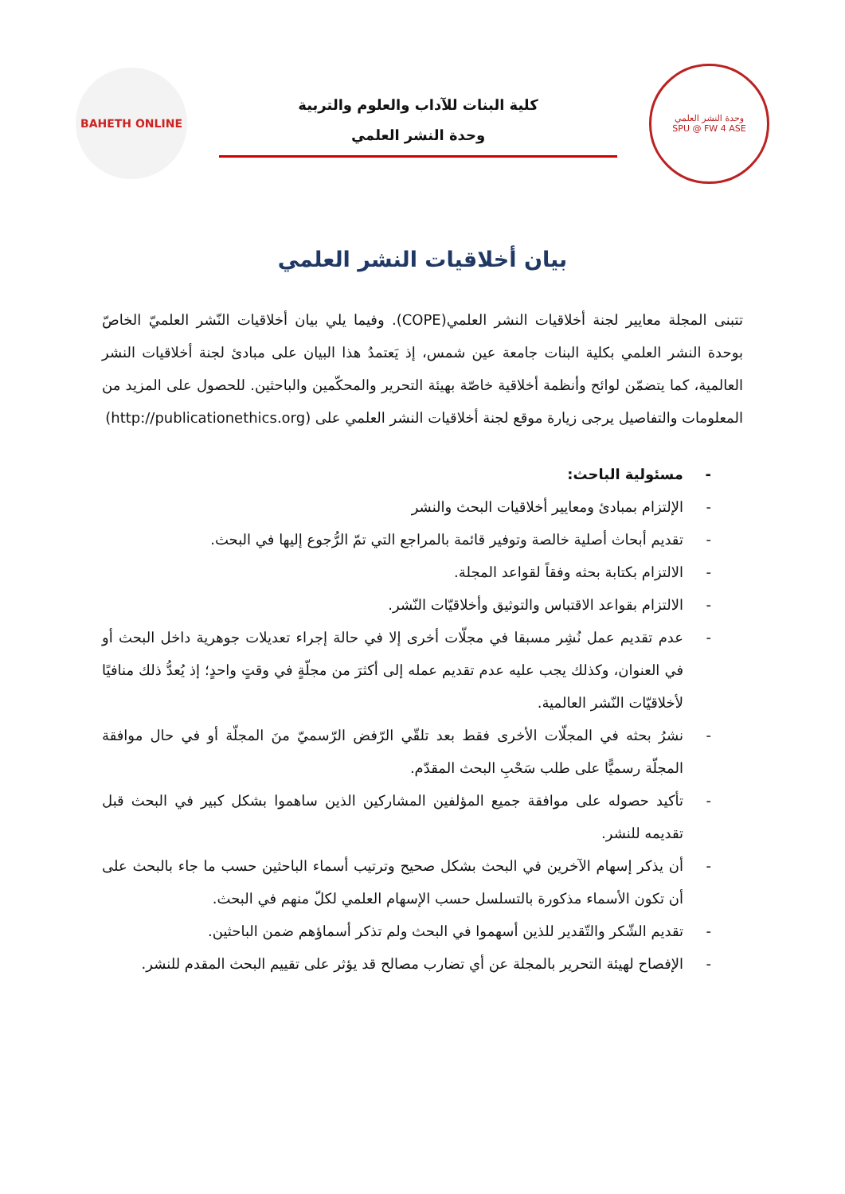وحدة النشر العلمي
SPU @ FW 4 ASE
كلية البنات للآداب والعلوم والتربية
وحدة النشر العلمي
BAHETH ONLINE
بيان أخلاقيات النشر العلمي
تتبنى المجلة معايير لجنة أخلاقيات النشر العلمي(COPE). وفيما يلي بيان أخلاقيات النّشر العلميّ الخاصّ بوحدة النشر العلمي بكلية البنات جامعة عين شمس، إذ يَعتمدُ هذا البيان على مبادئ لجنة أخلاقيات النشر العالمية، كما يتضمّن لوائح وأنظمة أخلاقية خاصّة بهيئة التحرير والمحكّمين والباحثين. للحصول على المزيد من المعلومات والتفاصيل يرجى زيارة موقع لجنة أخلاقيات النشر العلمي على (http://publicationethics.org)
- مسئولية الباحث:
- الإلتزام بمبادئ ومعايير أخلاقيات البحث والنشر
- تقديم أبحاث أصلية خالصة وتوفير قائمة بالمراجع التي تمّ الرُّجوع إليها في البحث.
- الالتزام بكتابة بحثه وفقاً لقواعد المجلة.
- الالتزام بقواعد الاقتباس والتوثيق وأخلاقيّات النّشر.
- عدم تقديم عمل نُشِر مسبقا في مجلّات أخرى إلا في حالة إجراء تعديلات جوهرية داخل البحث أو في العنوان، وكذلك يجب عليه عدم تقديم عمله إلى أكثرَ من مجلّةٍ في وقتٍ واحدٍ؛ إذ يُعدُّ ذلك منافيًا لأخلاقيّات النّشر العالمية.
- نشرُ بحثه في المجلّات الأخرى فقط بعد تلقّي الرّفض الرّسميّ منَ المجلّة أو في حال موافقة المجلّة رسميًّا على طلب سَحْبِ البحث المقدّم.
- تأكيد حصوله على موافقة جميع المؤلفين المشاركين الذين ساهموا بشكل كبير في البحث قبل تقديمه للنشر.
- أن يذكر إسهام الآخرين في البحث بشكل صحيح وترتيب أسماء الباحثين حسب ما جاء بالبحث على أن تكون الأسماء مذكورة بالتسلسل حسب الإسهام العلمي لكلّ منهم في البحث.
- تقديم الشّكر والتّقدير للذين أسهموا في البحث ولم تذكر أسماؤهم ضمن الباحثين.
- الإفصاح لهيئة التحرير بالمجلة عن أي تضارب مصالح قد يؤثر على تقييم البحث المقدم للنشر.